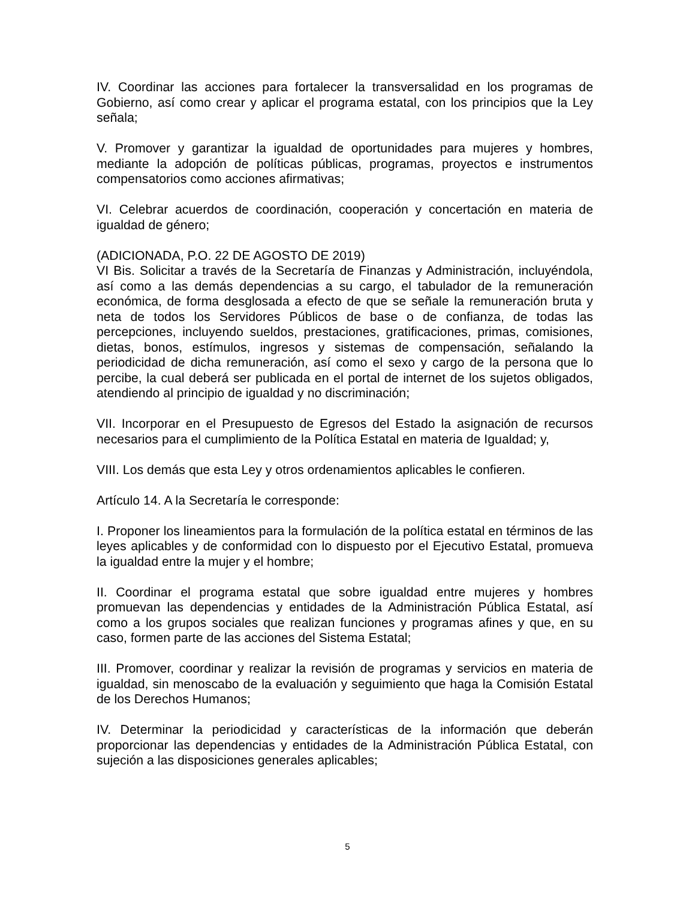IV. Coordinar las acciones para fortalecer la transversalidad en los programas de Gobierno, así como crear y aplicar el programa estatal, con los principios que la Ley señala;
V. Promover y garantizar la igualdad de oportunidades para mujeres y hombres, mediante la adopción de políticas públicas, programas, proyectos e instrumentos compensatorios como acciones afirmativas;
VI. Celebrar acuerdos de coordinación, cooperación y concertación en materia de igualdad de género;
(ADICIONADA, P.O. 22 DE AGOSTO DE 2019)
VI Bis. Solicitar a través de la Secretaría de Finanzas y Administración, incluyéndola, así como a las demás dependencias a su cargo, el tabulador de la remuneración económica, de forma desglosada a efecto de que se señale la remuneración bruta y neta de todos los Servidores Públicos de base o de confianza, de todas las percepciones, incluyendo sueldos, prestaciones, gratificaciones, primas, comisiones, dietas, bonos, estímulos, ingresos y sistemas de compensación, señalando la periodicidad de dicha remuneración, así como el sexo y cargo de la persona que lo percibe, la cual deberá ser publicada en el portal de internet de los sujetos obligados, atendiendo al principio de igualdad y no discriminación;
VII. Incorporar en el Presupuesto de Egresos del Estado la asignación de recursos necesarios para el cumplimiento de la Política Estatal en materia de Igualdad; y,
VIII. Los demás que esta Ley y otros ordenamientos aplicables le confieren.
Artículo 14. A la Secretaría le corresponde:
I. Proponer los lineamientos para la formulación de la política estatal en términos de las leyes aplicables y de conformidad con lo dispuesto por el Ejecutivo Estatal, promueva la igualdad entre la mujer y el hombre;
II. Coordinar el programa estatal que sobre igualdad entre mujeres y hombres promuevan las dependencias y entidades de la Administración Pública Estatal, así como a los grupos sociales que realizan funciones y programas afines y que, en su caso, formen parte de las acciones del Sistema Estatal;
III. Promover, coordinar y realizar la revisión de programas y servicios en materia de igualdad, sin menoscabo de la evaluación y seguimiento que haga la Comisión Estatal de los Derechos Humanos;
IV. Determinar la periodicidad y características de la información que deberán proporcionar las dependencias y entidades de la Administración Pública Estatal, con sujeción a las disposiciones generales aplicables;
5